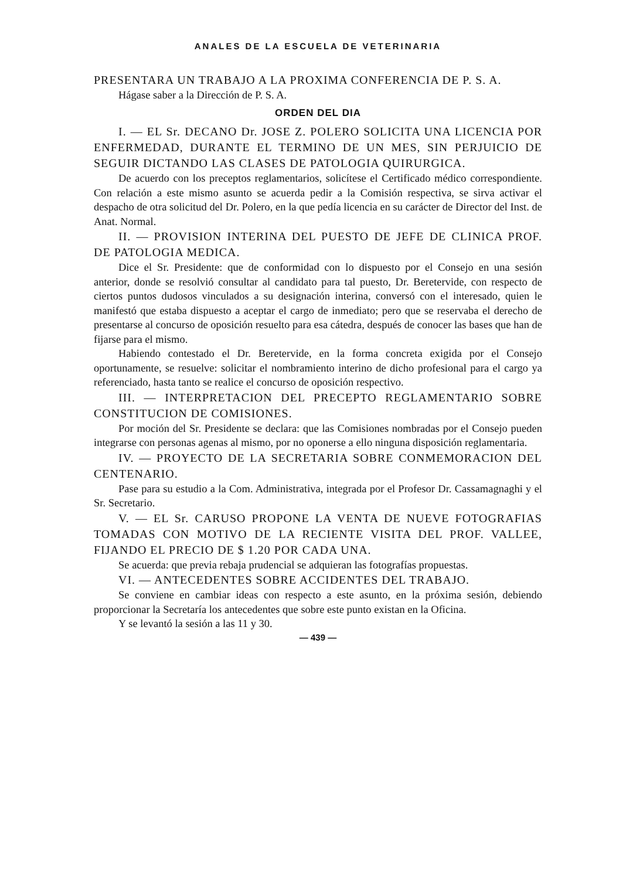ANALES DE LA ESCUELA DE VETERINARIA
PRESENTARA UN TRABAJO A LA PROXIMA CONFERENCIA DE P. S. A.
Hágase saber a la Dirección de P. S. A.
ORDEN DEL DIA
I. — EL Sr. DECANO Dr. JOSE Z. POLERO SOLICITA UNA LICENCIA POR ENFERMEDAD, DURANTE EL TERMINO DE UN MES, SIN PERJUICIO DE SEGUIR DICTANDO LAS CLASES DE PATOLOGIA QUIRURGICA.
De acuerdo con los preceptos reglamentarios, solicítese el Certificado médico correspondiente. Con relación a este mismo asunto se acuerda pedir a la Comisión respectiva, se sirva activar el despacho de otra solicitud del Dr. Polero, en la que pedía licencia en su carácter de Director del Inst. de Anat. Normal.
II. — PROVISION INTERINA DEL PUESTO DE JEFE DE CLINICA PROF. DE PATOLOGIA MEDICA.
Dice el Sr. Presidente: que de conformidad con lo dispuesto por el Consejo en una sesión anterior, donde se resolvió consultar al candidato para tal puesto, Dr. Beretervide, con respecto de ciertos puntos dudosos vinculados a su designación interina, conversó con el interesado, quien le manifestó que estaba dispuesto a aceptar el cargo de inmediato; pero que se reservaba el derecho de presentarse al concurso de oposición resuelto para esa cátedra, después de conocer las bases que han de fijarse para el mismo.
Habiendo contestado el Dr. Beretervide, en la forma concreta exigida por el Consejo oportunamente, se resuelve: solicitar el nombramiento interino de dicho profesional para el cargo ya referenciado, hasta tanto se realice el concurso de oposición respectivo.
III. — INTERPRETACION DEL PRECEPTO REGLAMENTARIO SOBRE CONSTITUCION DE COMISIONES.
Por moción del Sr. Presidente se declara: que las Comisiones nombradas por el Consejo pueden integrarse con personas agenas al mismo, por no oponerse a ello ninguna disposición reglamentaria.
IV. — PROYECTO DE LA SECRETARIA SOBRE CONMEMORACION DEL CENTENARIO.
Pase para su estudio a la Com. Administrativa, integrada por el Profesor Dr. Cassamagnaghi y el Sr. Secretario.
V. — EL Sr. CARUSO PROPONE LA VENTA DE NUEVE FOTOGRAFIAS TOMADAS CON MOTIVO DE LA RECIENTE VISITA DEL PROF. VALLEE, FIJANDO EL PRECIO DE $ 1.20 POR CADA UNA.
Se acuerda: que previa rebaja prudencial se adquieran las fotografías propuestas.
VI. — ANTECEDENTES SOBRE ACCIDENTES DEL TRABAJO.
Se conviene en cambiar ideas con respecto a este asunto, en la próxima sesión, debiendo proporcionar la Secretaría los antecedentes que sobre este punto existan en la Oficina.
Y se levantó la sesión a las 11 y 30.
— 439 —